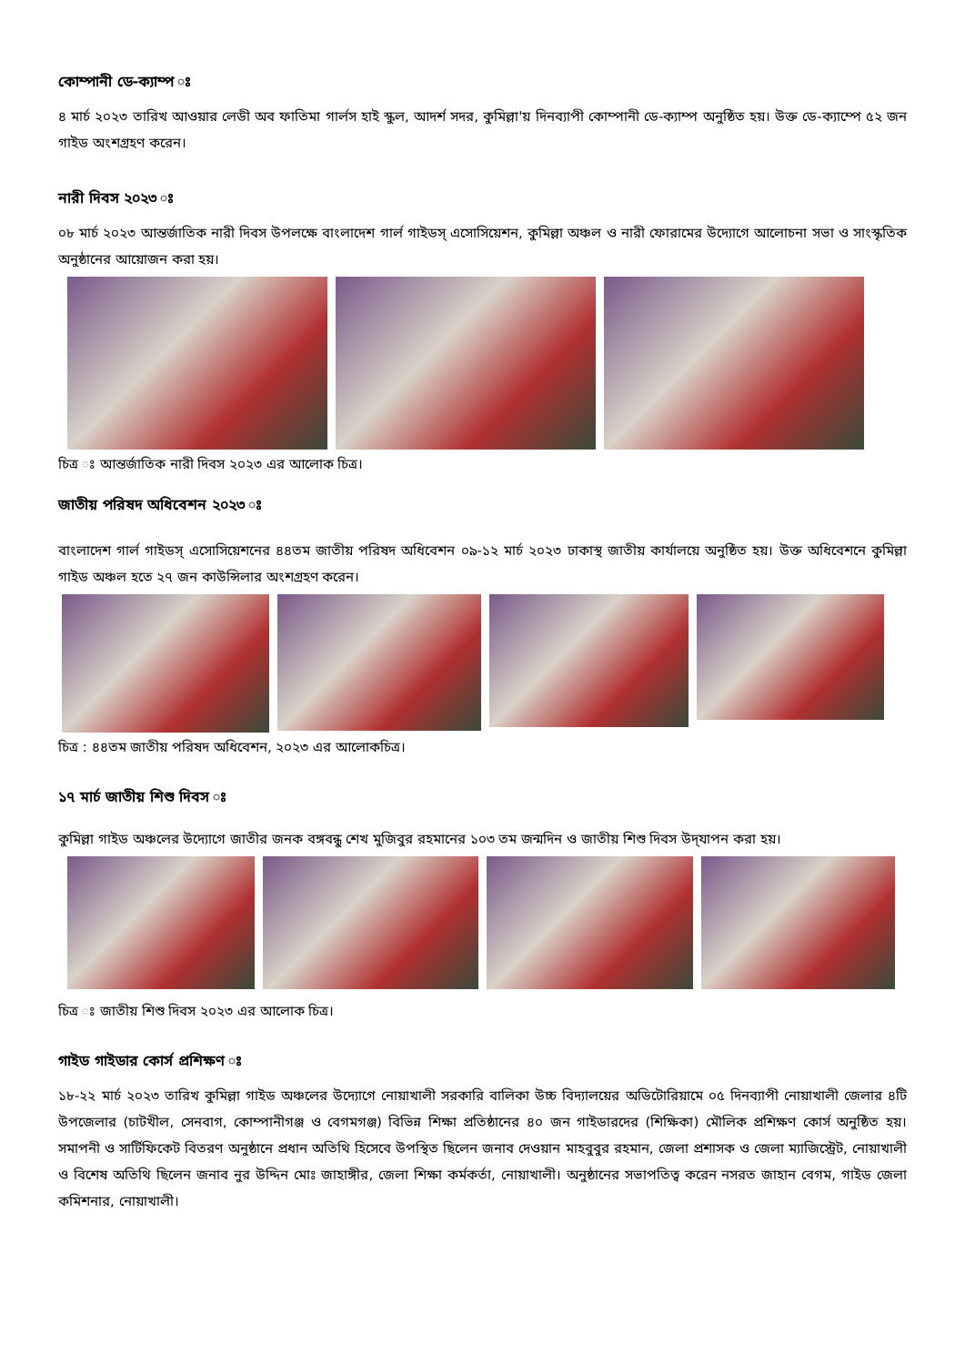কোম্পানী ডে-ক্যাম্প ঃ
৪ মার্চ ২০২৩ তারিখ আওয়ার লেডী অব ফাতিমা গার্লস হাই স্কুল, আদর্শ সদর, কুমিল্লা'য় দিনব্যাপী কোম্পানী ডে-ক্যাম্প অনুষ্ঠিত হয়। উক্ত ডে-ক্যাম্পে ৫২ জন গাইড অংশগ্রহণ করেন।
নারী দিবস ২০২৩ ঃ
০৮ মার্চ ২০২৩ আন্তর্জাতিক নারী দিবস উপলক্ষে বাংলাদেশ গার্ল গাইডস্ এসোসিয়েশন, কুমিল্লা অঞ্চল ও নারী ফোরামের উদ্যোগে আলোচনা সভা ও সাংস্কৃতিক অনুষ্ঠানের আয়োজন করা হয়।
চিত্র ঃ আন্তর্জাতিক নারী দিবস ২০২৩ এর আলোক চিত্র।
জাতীয় পরিষদ অধিবেশন ২০২৩ ঃ
বাংলাদেশ গার্ল গাইডস্ এসোসিয়েশনের ৪৪তম জাতীয় পরিষদ অধিবেশন ০৯-১২ মার্চ ২০২৩ ঢাকাস্থ জাতীয় কার্যালয়ে অনুষ্ঠিত হয়। উক্ত অধিবেশনে কুমিল্লা গাইড অঞ্চল হতে ২৭ জন কাউন্সিলার অংশগ্রহণ করেন।
চিত্র : ৪৪তম জাতীয় পরিষদ অধিবেশন, ২০২৩ এর আলোকচিত্র।
১৭ মার্চ জাতীয় শিশু দিবস ঃ
কুমিল্লা গাইড অঞ্চলের উদ্যোগে জাতীর জনক বঙ্গবন্ধু শেখ মুজিবুর রহমানের ১০৩ তম জন্মদিন ও জাতীয় শিশু দিবস উদ্‌যাপন করা হয়।
চিত্র ঃ জাতীয় শিশু দিবস ২০২৩ এর আলোক চিত্র।
গাইড গাইডার কোর্স প্রশিক্ষণ ঃ
১৮-২২ মার্চ ২০২৩ তারিখ কুমিল্লা গাইড অঞ্চলের উদ্যোগে নোয়াখালী সরকারি বালিকা উচ্চ বিদ্যালয়ের অডিটোরিয়ামে ০৫ দিনব্যাপী নোয়াখালী জেলার ৪টি উপজেলার (চাটখীল, সেনবাগ, কোম্পানীগঞ্জ ও বেগমগঞ্জ) বিভিন্ন শিক্ষা প্রতিষ্ঠানের ৪০ জন গাইডারদের (শিক্ষিকা) মৌলিক প্রশিক্ষণ কোর্স অনুষ্ঠিত হয়। সমাপনী ও সার্টিফিকেট বিতরণ অনুষ্ঠানে প্রধান অতিথি হিসেবে উপস্থিত ছিলেন জনাব দেওয়ান মাহবুবুর রহমান, জেলা প্রশাসক ও জেলা ম্যাজিস্ট্রেট, নোয়াখালী ও বিশেষ অতিথি ছিলেন জনাব নুর উদ্দিন মোঃ জাহাঙ্গীর, জেলা শিক্ষা কর্মকর্তা, নোয়াখালী। অনুষ্ঠানের সভাপতিত্ব করেন নসরত জাহান বেগম, গাইড জেলা কমিশনার, নোয়াখালী।